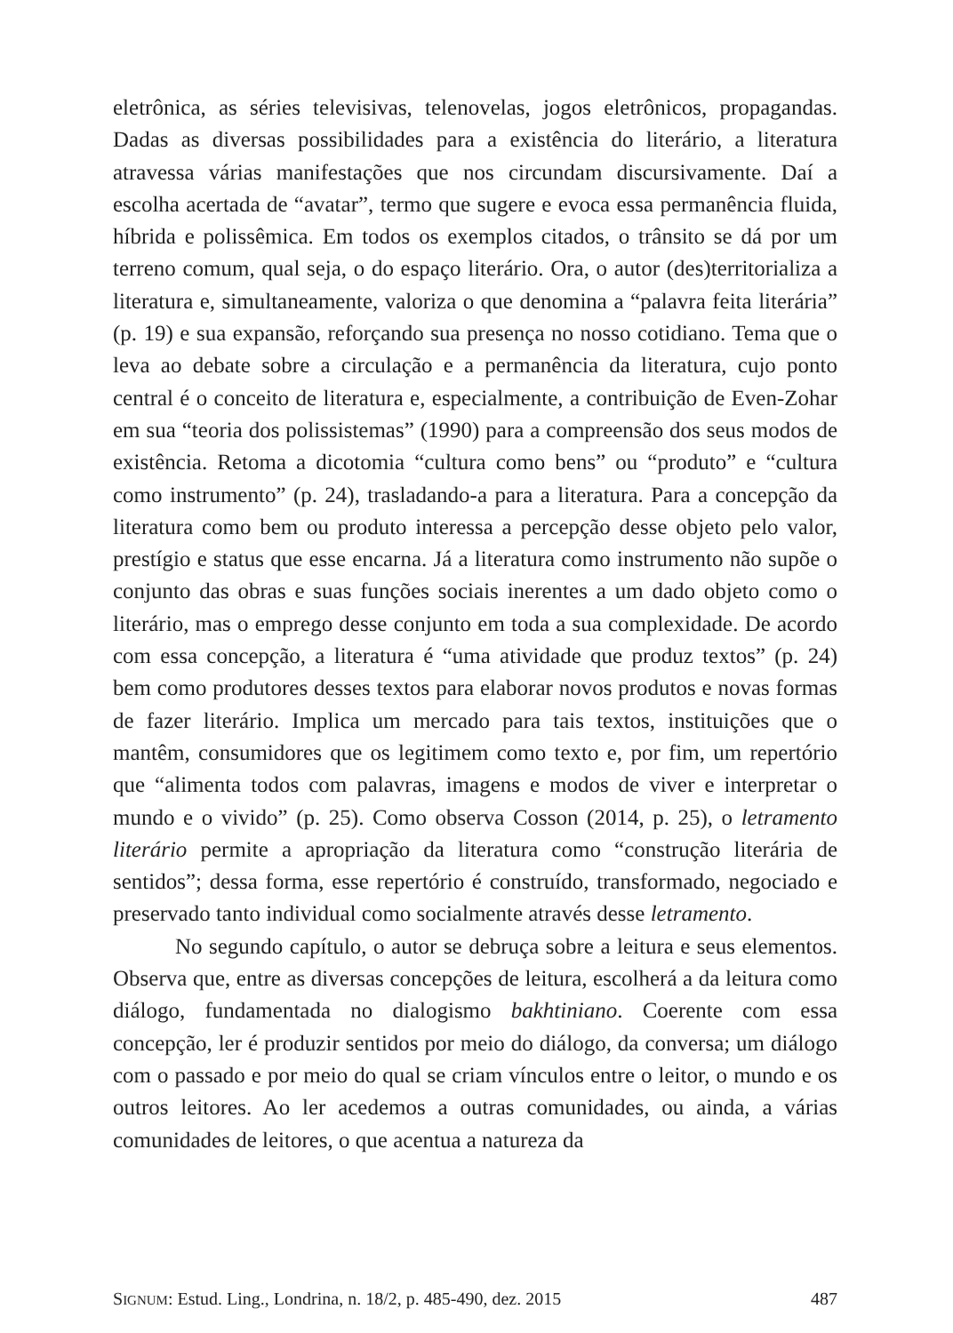eletrônica, as séries televisivas, telenovelas, jogos eletrônicos, propagandas. Dadas as diversas possibilidades para a existência do literário, a literatura atravessa várias manifestações que nos circundam discursivamente. Daí a escolha acertada de “avatar”, termo que sugere e evoca essa permanência fluida, híbrida e polissêmica. Em todos os exemplos citados, o trânsito se dá por um terreno comum, qual seja, o do espaço literário. Ora, o autor (des)territorializa a literatura e, simultaneamente, valoriza o que denomina a “palavra feita literária” (p. 19) e sua expansão, reforçando sua presença no nosso cotidiano. Tema que o leva ao debate sobre a circulação e a permanência da literatura, cujo ponto central é o conceito de literatura e, especialmente, a contribuição de Even-Zohar em sua “teoria dos polissistemas” (1990) para a compreensão dos seus modos de existência. Retoma a dicotomia “cultura como bens” ou “produto” e “cultura como instrumento” (p. 24), trasladando-a para a literatura. Para a concepção da literatura como bem ou produto interessa a percepção desse objeto pelo valor, prestígio e status que esse encarna. Já a literatura como instrumento não supõe o conjunto das obras e suas funções sociais inerentes a um dado objeto como o literário, mas o emprego desse conjunto em toda a sua complexidade. De acordo com essa concepção, a literatura é “uma atividade que produz textos” (p. 24) bem como produtores desses textos para elaborar novos produtos e novas formas de fazer literário. Implica um mercado para tais textos, instituições que o mantêm, consumidores que os legitimem como texto e, por fim, um repertório que “alimenta todos com palavras, imagens e modos de viver e interpretar o mundo e o vivido” (p. 25). Como observa Cosson (2014, p. 25), o letramento literário permite a apropriação da literatura como “construção literária de sentidos”; dessa forma, esse repertório é construído, transformado, negociado e preservado tanto individual como socialmente através desse letramento.
No segundo capítulo, o autor se debruça sobre a leitura e seus elementos. Observa que, entre as diversas concepções de leitura, escolherá a da leitura como diálogo, fundamentada no dialogismo bakhtiniano. Coerente com essa concepção, ler é produzir sentidos por meio do diálogo, da conversa; um diálogo com o passado e por meio do qual se criam vínculos entre o leitor, o mundo e os outros leitores. Ao ler acedemos a outras comunidades, ou ainda, a várias comunidades de leitores, o que acentua a natureza da
SIGNUM: Estud. Ling., Londrina, n. 18/2, p. 485-490, dez. 2015 487